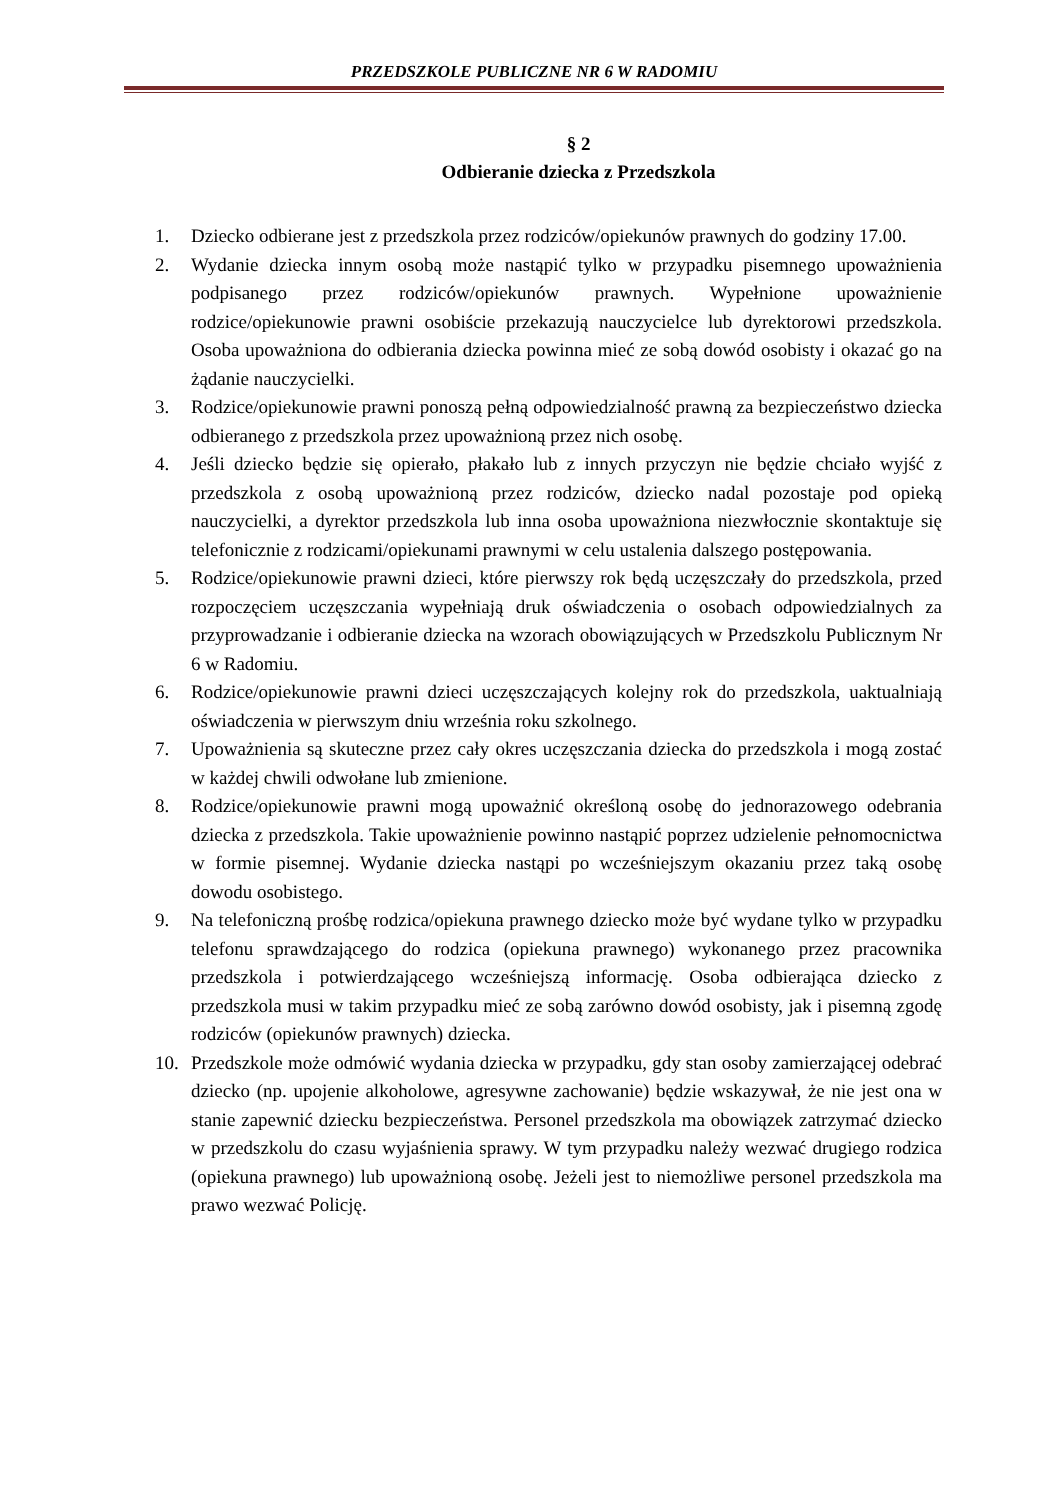PRZEDSZKOLE PUBLICZNE NR 6 W RADOMIU
§ 2
Odbieranie dziecka z Przedszkola
1. Dziecko odbierane jest z przedszkola przez rodziców/opiekunów prawnych do godziny 17.00.
2. Wydanie dziecka innym osobą może nastąpić tylko w przypadku pisemnego upoważnienia podpisanego przez rodziców/opiekunów prawnych. Wypełnione upoważnienie rodzice/opiekunowie prawni osobiście przekazują nauczycielce lub dyrektorowi przedszkola. Osoba upoważniona do odbierania dziecka powinna mieć ze sobą dowód osobisty i okazać go na żądanie nauczycielki.
3. Rodzice/opiekunowie prawni ponoszą pełną odpowiedzialność prawną za bezpieczeństwo dziecka odbieranego z przedszkola przez upoważnioną przez nich osobę.
4. Jeśli dziecko będzie się opierało, płakało lub z innych przyczyn nie będzie chciało wyjść z przedszkola z osobą upoważnioną przez rodziców, dziecko nadal pozostaje pod opieką nauczycielki, a dyrektor przedszkola lub inna osoba upoważniona niezwłocznie skontaktuje się telefonicznie z rodzicami/opiekunami prawnymi w celu ustalenia dalszego postępowania.
5. Rodzice/opiekunowie prawni dzieci, które pierwszy rok będą uczęszczały do przedszkola, przed rozpoczęciem uczęszczania wypełniają druk oświadczenia o osobach odpowiedzialnych za przyprowadzanie i odbieranie dziecka na wzorach obowiązujących w Przedszkolu Publicznym Nr 6 w Radomiu.
6. Rodzice/opiekunowie prawni dzieci uczęszczających kolejny rok do przedszkola, uaktualniają oświadczenia w pierwszym dniu września roku szkolnego.
7. Upoważnienia są skuteczne przez cały okres uczęszczania dziecka do przedszkola i mogą zostać w każdej chwili odwołane lub zmienione.
8. Rodzice/opiekunowie prawni mogą upoważnić określoną osobę do jednorazowego odebrania dziecka z przedszkola. Takie upoważnienie powinno nastąpić poprzez udzielenie pełnomocnictwa w formie pisemnej. Wydanie dziecka nastąpi po wcześniejszym okazaniu przez taką osobę dowodu osobistego.
9. Na telefoniczną prośbę rodzica/opiekuna prawnego dziecko może być wydane tylko w przypadku telefonu sprawdzającego do rodzica (opiekuna prawnego) wykonanego przez pracownika przedszkola i potwierdzającego wcześniejszą informację. Osoba odbierająca dziecko z przedszkola musi w takim przypadku mieć ze sobą zarówno dowód osobisty, jak i pisemną zgodę rodziców (opiekunów prawnych) dziecka.
10. Przedszkole może odmówić wydania dziecka w przypadku, gdy stan osoby zamierzającej odebrać dziecko (np. upojenie alkoholowe, agresywne zachowanie) będzie wskazywał, że nie jest ona w stanie zapewnić dziecku bezpieczeństwa. Personel przedszkola ma obowiązek zatrzymać dziecko w przedszkolu do czasu wyjaśnienia sprawy. W tym przypadku należy wezwać drugiego rodzica (opiekuna prawnego) lub upoważnioną osobę. Jeżeli jest to niemożliwe personel przedszkola ma prawo wezwać Policję.